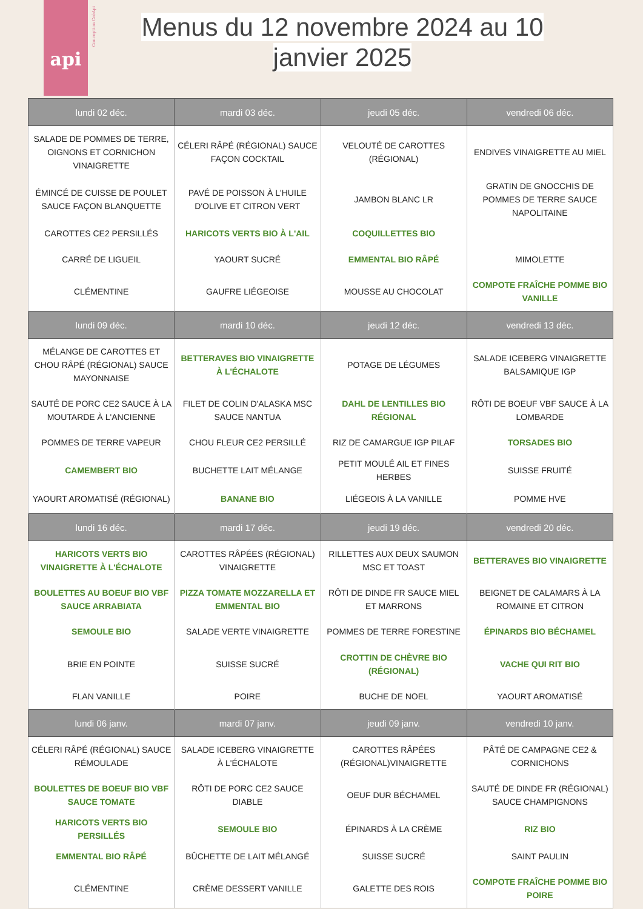api
Conception CréApi
Menus du 12 novembre 2024 au 10 janvier 2025
| lundi 02 déc. | mardi 03 déc. | jeudi 05 déc. | vendredi 06 déc. |
| --- | --- | --- | --- |
| SALADE DE POMMES DE TERRE, OIGNONS ET CORNICHON VINAIGRETTE | CÉLERI RÂPÉ (RÉGIONAL) SAUCE FAÇON COCKTAIL | VELOUTÉ DE CAROTTES (RÉGIONAL) | ENDIVES VINAIGRETTE AU MIEL |
| ÉMINCÉ DE CUISSE DE POULET SAUCE FAÇON BLANQUETTE | PAVÉ DE POISSON À L'HUILE D'OLIVE ET CITRON VERT | JAMBON BLANC LR | GRATIN DE GNOCCHIS DE POMMES DE TERRE SAUCE NAPOLITAINE |
| CAROTTES CE2 PERSILLÉS | HARICOTS VERTS BIO À L'AIL | COQUILLETTES BIO | |
| CARRÉ DE LIGUEIL | YAOURT SUCRÉ | EMMENTAL BIO RÂPÉ | MIMOLETTE |
| CLÉMENTINE | GAUFRE LIÉGEOISE | MOUSSE AU CHOCOLAT | COMPOTE FRAÎCHE POMME BIO VANILLE |
| lundi 09 déc. | mardi 10 déc. | jeudi 12 déc. | vendredi 13 déc. |
| MÉLANGE DE CAROTTES ET CHOU RÂPÉ (RÉGIONAL) SAUCE MAYONNAISE | BETTERAVES BIO VINAIGRETTE À L'ÉCHALOTE | POTAGE DE LÉGUMES | SALADE ICEBERG VINAIGRETTE BALSAMIQUE IGP |
| SAUTÉ DE PORC CE2 SAUCE À LA MOUTARDE À L'ANCIENNE | FILET DE COLIN D'ALASKA MSC SAUCE NANTUA | DAHL DE LENTILLES BIO RÉGIONAL | RÔTI DE BOEUF VBF SAUCE À LA LOMBARDE |
| POMMES DE TERRE VAPEUR | CHOU FLEUR CE2 PERSILLÉ | RIZ DE CAMARGUE IGP PILAF | TORSADES BIO |
| CAMEMBERT BIO | BUCHETTE LAIT MÉLANGE | PETIT MOULÉ AIL ET FINES HERBES | SUISSE FRUITÉ |
| YAOURT AROMATISÉ (RÉGIONAL) | BANANE BIO | LIÉGEOIS À LA VANILLE | POMME HVE |
| lundi 16 déc. | mardi 17 déc. | jeudi 19 déc. | vendredi 20 déc. |
| HARICOTS VERTS BIO VINAIGRETTE À L'ÉCHALOTE | CAROTTES RÂPÉES (RÉGIONAL) VINAIGRETTE | RILLETTES AUX DEUX SAUMON MSC ET TOAST | BETTERAVES BIO VINAIGRETTE |
| BOULETTES AU BOEUF BIO VBF SAUCE ARRABIATA | PIZZA TOMATE MOZZARELLA ET EMMENTAL BIO | RÔTI DE DINDE FR SAUCE MIEL ET MARRONS | BEIGNET DE CALAMARS À LA ROMAINE ET CITRON |
| SEMOULE BIO | SALADE VERTE VINAIGRETTE | POMMES DE TERRE FORESTINE | ÉPINARDS BIO BÉCHAMEL |
| BRIE EN POINTE | SUISSE SUCRÉ | CROTTIN DE CHÈVRE BIO (RÉGIONAL) | VACHE QUI RIT BIO |
| FLAN VANILLE | POIRE | BUCHE DE NOEL | YAOURT AROMATISÉ |
| lundi 06 janv. | mardi 07 janv. | jeudi 09 janv. | vendredi 10 janv. |
| CÉLERI RÂPÉ (RÉGIONAL) SAUCE RÉMOULADE | SALADE ICEBERG VINAIGRETTE À L'ÉCHALOTE | CAROTTES RÂPÉES (RÉGIONAL)VINAIGRETTE | PÂTÉ DE CAMPAGNE CE2 & CORNICHONS |
| BOULETTES DE BOEUF BIO VBF SAUCE TOMATE | RÔTI DE PORC CE2 SAUCE DIABLE | OEUF DUR BÉCHAMEL | SAUTÉ DE DINDE FR (RÉGIONAL) SAUCE CHAMPIGNONS |
| HARICOTS VERTS BIO PERSILLÉS | SEMOULE BIO | ÉPINARDS À LA CRÈME | RIZ BIO |
| EMMENTAL BIO RÂPÉ | BÛCHETTE DE LAIT MÉLANGÉ | SUISSE SUCRÉ | SAINT PAULIN |
| CLÉMENTINE | CRÈME DESSERT VANILLE | GALETTE DES ROIS | COMPOTE FRAÎCHE POMME BIO POIRE |